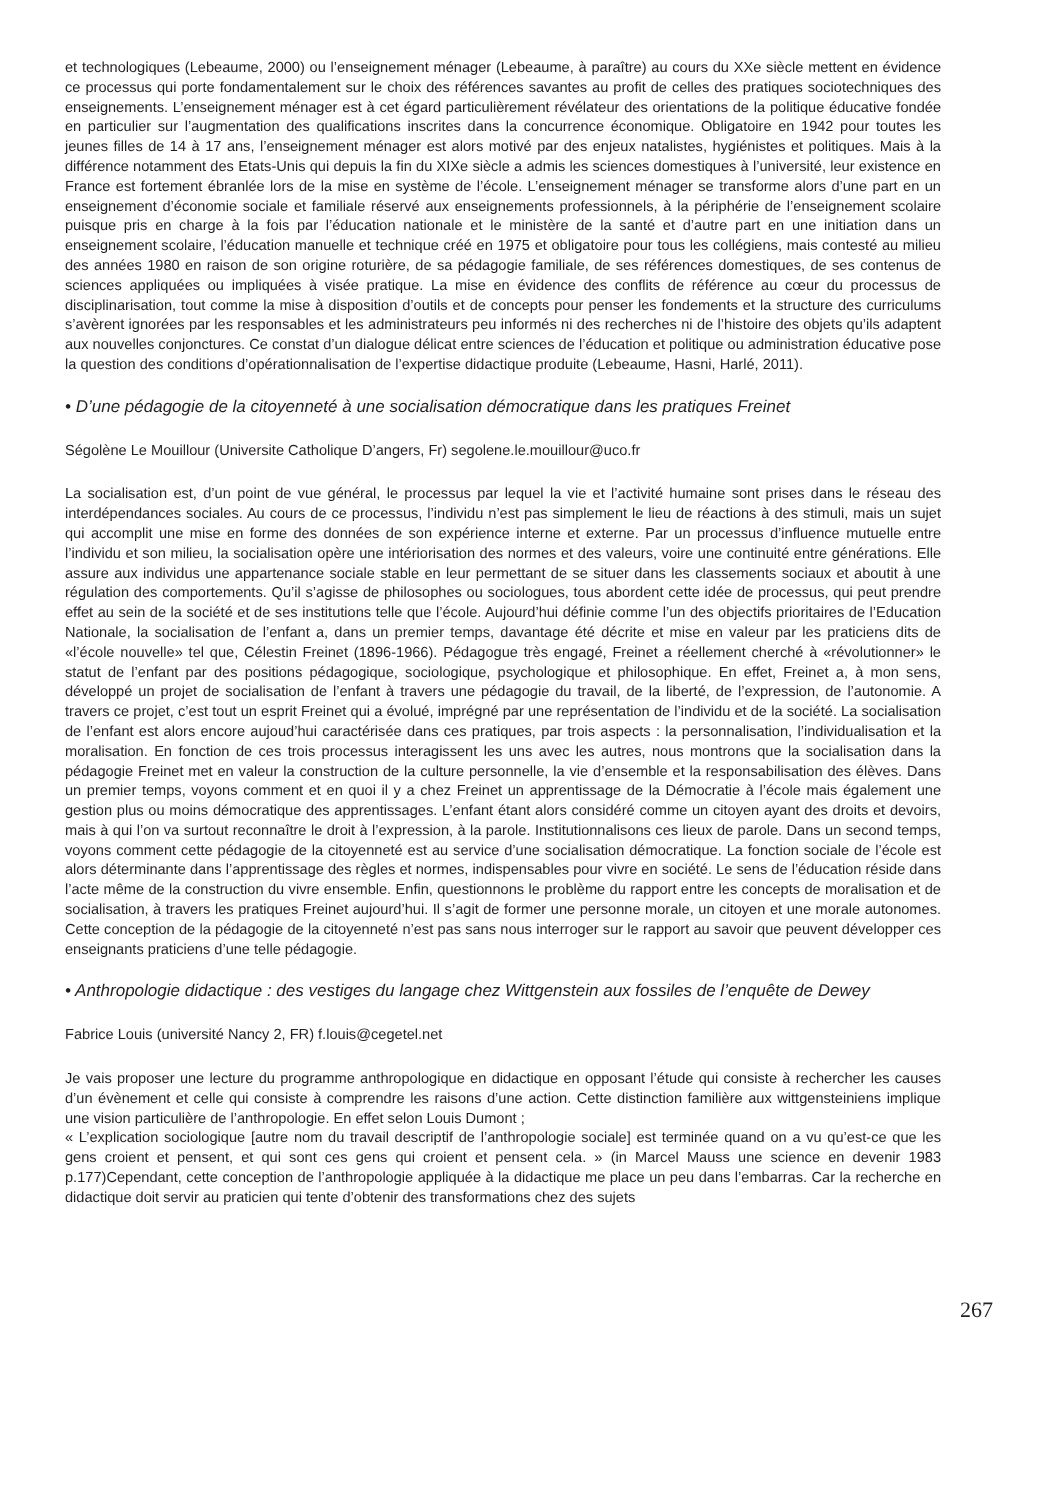et technologiques (Lebeaume, 2000) ou l’enseignement ménager (Lebeaume, à paraître) au cours du XXe siècle mettent en évidence ce processus qui porte fondamentalement sur le choix des références savantes au profit de celles des pratiques sociotechniques des enseignements. L’enseignement ménager est à cet égard particulièrement révélateur des orientations de la politique éducative fondée en particulier sur l’augmentation des qualifications inscrites dans la concurrence économique. Obligatoire en 1942 pour toutes les jeunes filles de 14 à 17 ans, l’enseignement ménager est alors motivé par des enjeux natalistes, hygiénistes et politiques. Mais à la différence notamment des Etats-Unis qui depuis la fin du XIXe siècle a admis les sciences domestiques à l’université, leur existence en France est fortement ébranlée lors de la mise en système de l’école. L’enseignement ménager se transforme alors d’une part en un enseignement d’économie sociale et familiale réservé aux enseignements professionnels, à la périphérie de l’enseignement scolaire puisque pris en charge à la fois par l’éducation nationale et le ministère de la santé et d’autre part en une initiation dans un enseignement scolaire, l’éducation manuelle et technique créé en 1975 et obligatoire pour tous les collégiens, mais contesté au milieu des années 1980 en raison de son origine roturière, de sa pédagogie familiale, de ses références domestiques, de ses contenus de sciences appliquées ou impliquées à visée pratique. La mise en évidence des conflits de référence au cœur du processus de disciplinarisation, tout comme la mise à disposition d’outils et de concepts pour penser les fondements et la structure des curriculums s’avèrent ignorées par les responsables et les administrateurs peu informés ni des recherches ni de l’histoire des objets qu’ils adaptent aux nouvelles conjonctures. Ce constat d’un dialogue délicat entre sciences de l’éducation et politique ou administration éducative pose la question des conditions d’opérationnalisation de l’expertise didactique produite (Lebeaume, Hasni, Harlé, 2011).
• D’une pédagogie de la citoyenneté à une socialisation démocratique dans les pratiques Freinet
Ségolène Le Mouillour (Universite Catholique D’angers, Fr) segolene.le.mouillour@uco.fr
La socialisation est, d’un point de vue général, le processus par lequel la vie et l’activité humaine sont prises dans le réseau des interdépendances sociales. Au cours de ce processus, l’individu n’est pas simplement le lieu de réactions à des stimuli, mais un sujet qui accomplit une mise en forme des données de son expérience interne et externe. Par un processus d’influence mutuelle entre l’individu et son milieu, la socialisation opère une intériorisation des normes et des valeurs, voire une continuité entre générations. Elle assure aux individus une appartenance sociale stable en leur permettant de se situer dans les classements sociaux et aboutit à une régulation des comportements. Qu’il s’agisse de philosophes ou sociologues, tous abordent cette idée de processus, qui peut prendre effet au sein de la société et de ses institutions telle que l’école. Aujourd’hui définie comme l’un des objectifs prioritaires de l’Education Nationale, la socialisation de l’enfant a, dans un premier temps, davantage été décrite et mise en valeur par les praticiens dits de «l’école nouvelle» tel que, Célestin Freinet (1896-1966). Pédagogue très engagé, Freinet a réellement cherché à «révolutionner» le statut de l’enfant par des positions pédagogique, sociologique, psychologique et philosophique. En effet, Freinet a, à mon sens, développé un projet de socialisation de l’enfant à travers une pédagogie du travail, de la liberté, de l’expression, de l’autonomie. A travers ce projet, c’est tout un esprit Freinet qui a évolué, imprégné par une représentation de l’individu et de la société. La socialisation de l’enfant est alors encore aujoud’hui caractérisée dans ces pratiques, par trois aspects : la personnalisation, l’individualisation et la moralisation. En fonction de ces trois processus interagissent les uns avec les autres, nous montrons que la socialisation dans la pédagogie Freinet met en valeur la construction de la culture personnelle, la vie d’ensemble et la responsabilisation des élèves. Dans un premier temps, voyons comment et en quoi il y a chez Freinet un apprentissage de la Démocratie à l’école mais également une gestion plus ou moins démocratique des apprentissages. L’enfant étant alors considéré comme un citoyen ayant des droits et devoirs, mais à qui l’on va surtout reconnaître le droit à l’expression, à la parole. Institutionnalisons ces lieux de parole. Dans un second temps, voyons comment cette pédagogie de la citoyenneté est au service d’une socialisation démocratique. La fonction sociale de l’école est alors déterminante dans l’apprentissage des règles et normes, indispensables pour vivre en société. Le sens de l’éducation réside dans l’acte même de la construction du vivre ensemble. Enfin, questionnons le problème du rapport entre les concepts de moralisation et de socialisation, à travers les pratiques Freinet aujourd’hui. Il s’agit de former une personne morale, un citoyen et une morale autonomes. Cette conception de la pédagogie de la citoyenneté n’est pas sans nous interroger sur le rapport au savoir que peuvent développer ces enseignants praticiens d’une telle pédagogie.
• Anthropologie didactique : des vestiges du langage chez Wittgenstein aux fossiles de l’enquête de Dewey
Fabrice Louis (université Nancy 2, FR) f.louis@cegetel.net
Je vais proposer une lecture du programme anthropologique en didactique en opposant l’étude qui consiste à rechercher les causes d’un évènement et celle qui consiste à comprendre les raisons d’une action. Cette distinction familière aux wittgensteiniens implique une vision particulière de l’anthropologie. En effet selon Louis Dumont ;
« L’explication sociologique [autre nom du travail descriptif de l’anthropologie sociale] est terminée quand on a vu qu’est-ce que les gens croient et pensent, et qui sont ces gens qui croient et pensent cela. » (in Marcel Mauss une science en devenir 1983 p.177)Cependant, cette conception de l’anthropologie appliquée à la didactique me place un peu dans l’embarras. Car la recherche en didactique doit servir au praticien qui tente d’obtenir des transformations chez des sujets
267